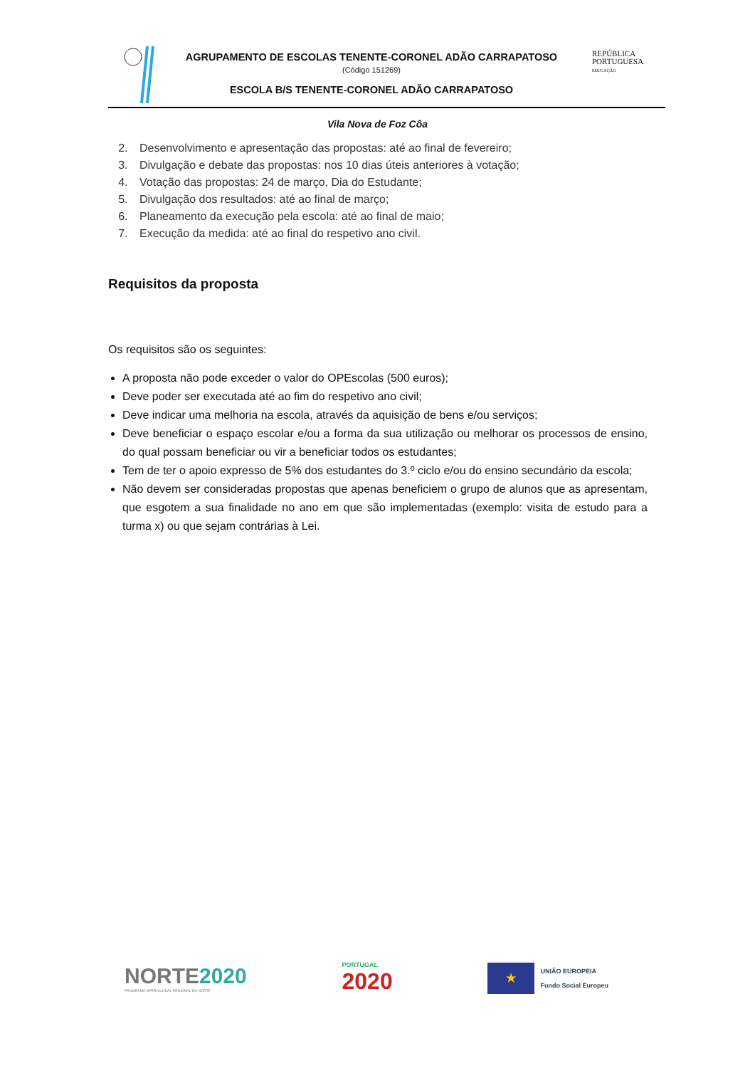AGRUPAMENTO DE ESCOLAS TENENTE-CORONEL ADÃO CARRAPATOSO
(Código 151269)
ESCOLA B/S TENENTE-CORONEL ADÃO CARRAPATOSO
REPÚBLICA
PORTUGUESA
EDUCAÇÃO
Vila Nova de Foz Côa
2. Desenvolvimento e apresentação das propostas: até ao final de fevereiro;
3. Divulgação e debate das propostas: nos 10 dias úteis anteriores à votação;
4. Votação das propostas: 24 de março, Dia do Estudante;
5. Divulgação dos resultados: até ao final de março;
6. Planeamento da execução pela escola: até ao final de maio;
7. Execução da medida: até ao final do respetivo ano civil.
Requisitos da proposta
Os requisitos são os seguintes:
A proposta não pode exceder o valor do OPEscolas (500 euros);
Deve poder ser executada até ao fim do respetivo ano civil;
Deve indicar uma melhoria na escola, através da aquisição de bens e/ou serviços;
Deve beneficiar o espaço escolar e/ou a forma da sua utilização ou melhorar os processos de ensino, do qual possam beneficiar ou vir a beneficiar todos os estudantes;
Tem de ter o apoio expresso de 5% dos estudantes do 3.º ciclo e/ou do ensino secundário da escola;
Não devem ser consideradas propostas que apenas beneficiem o grupo de alunos que as apresentam, que esgotem a sua finalidade no ano em que são implementadas (exemplo: visita de estudo para a turma x) ou que sejam contrárias à Lei.
NORTE 2020
PROGRAMA OPERACIONAL REGIONAL DO NORTE
PORTUGAL
2020
★
UNIÃO EUROPEIA
Fundo Social Europeu